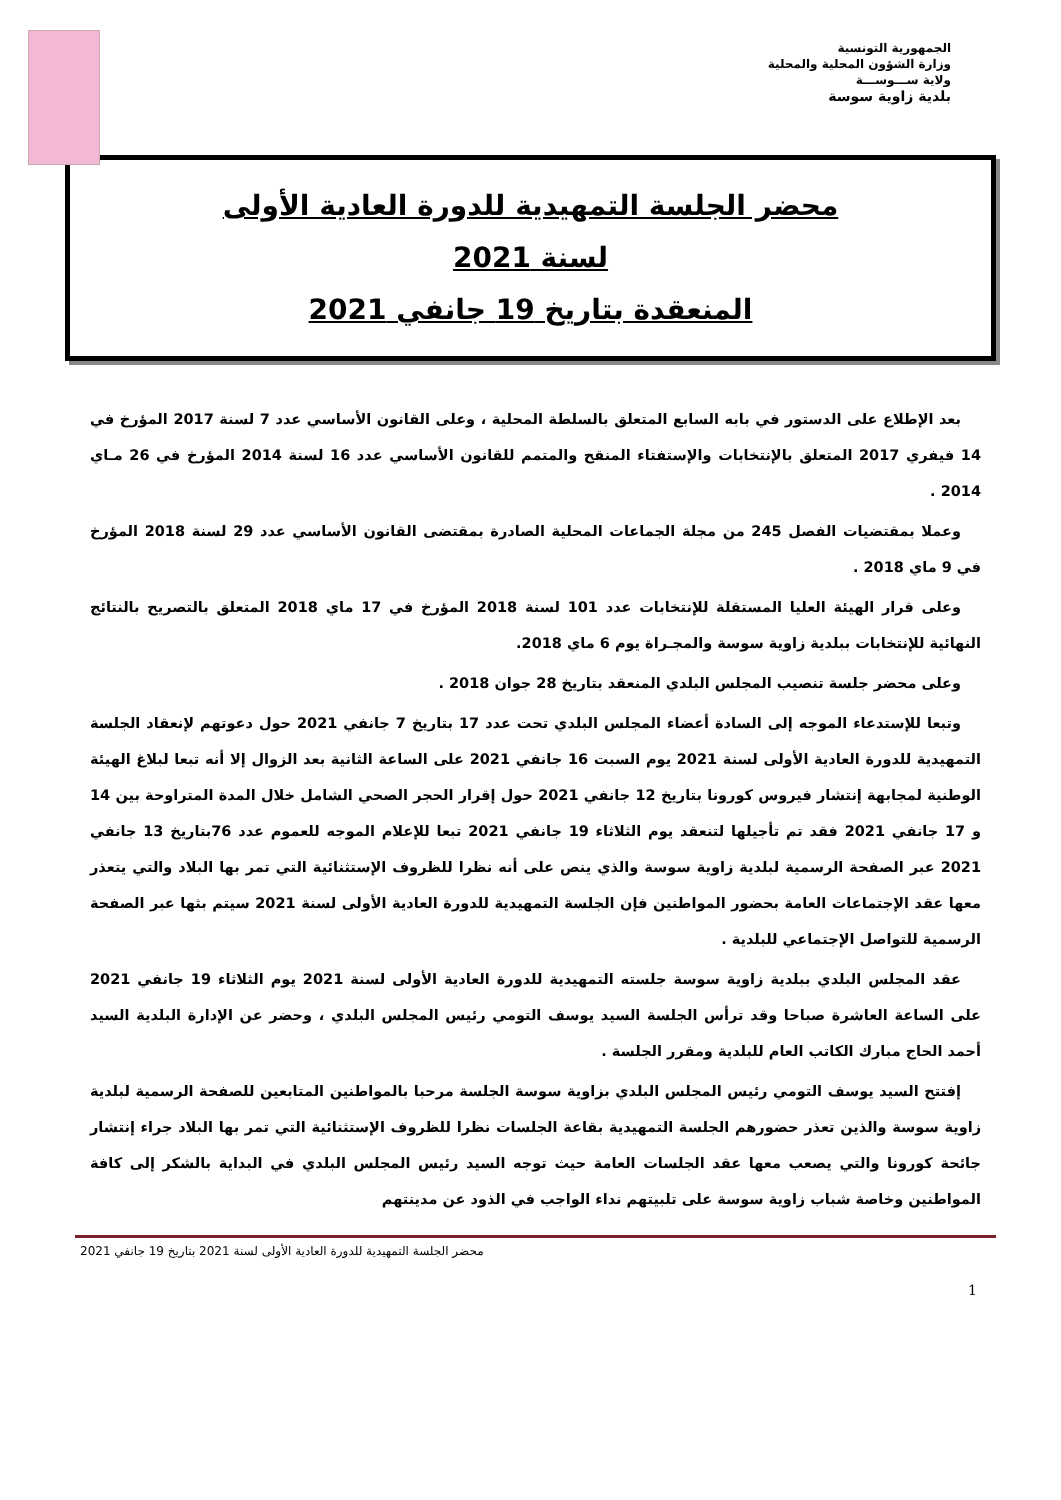الجمهورية التونسية
وزارة الشؤون المحلية والمحلية
ولاية ســـوســـة
بلدية زاوية سوسة
محضر الجلسة التمهيدية للدورة العادية الأولى
لسنة 2021
المنعقدة بتاريخ 19 جانفي 2021
بعد الإطلاع على الدستور في بابه السابع المتعلق بالسلطة المحلية ، وعلى القانون الأساسي عدد 7 لسنة 2017 المؤرخ في 14 فيفري 2017 المتعلق بالإنتخابات والإستفتاء المنقح والمتمم للقانون الأساسي عدد 16 لسنة 2014 المؤرخ في 26 مـاي 2014 .
وعملا بمقتضيات الفصل 245 من مجلة الجماعات المحلية الصادرة بمقتضى القانون الأساسي عدد 29 لسنة 2018 المؤرخ في 9 ماي 2018 .
وعلى قرار الهيئة العليا المستقلة للإنتخابات عدد 101 لسنة 2018 المؤرخ في 17 ماي 2018 المتعلق بالتصريح بالنتائج النهائية للإنتخابات ببلدية زاوية سوسة والمجـراة يوم 6 ماي 2018.
وعلى محضر جلسة تنصيب المجلس البلدي المنعقد بتاريخ 28 جوان 2018 .
وتبعا للإستدعاء الموجه إلى السادة أعضاء المجلس البلدي تحت عدد 17 بتاريخ 7 جانفي 2021 حول دعوتهم لإنعقاد الجلسة التمهيدية للدورة العادية الأولى لسنة 2021 يوم السبت 16 جانفي 2021 على الساعة الثانية بعد الزوال إلا أنه تبعا لبلاغ الهيئة الوطنية لمجابهة إنتشار فيروس كورونا بتاريخ 12 جانفي 2021 حول إقرار الحجر الصحي الشامل خلال المدة المتراوحة بين 14 و 17 جانفي 2021 فقد تم تأجيلها لتنعقد يوم الثلاثاء 19 جانفي 2021 تبعا للإعلام الموجه للعموم عدد 76بتاريخ 13 جانفي 2021 عبر الصفحة الرسمية لبلدية زاوية سوسة والذي ينص على أنه نظرا للظروف الإستثنائية التي تمر بها البلاد والتي يتعذر معها عقد الإجتماعات العامة بحضور المواطنين فإن الجلسة التمهيدية للدورة العادية الأولى لسنة 2021 سيتم بثها عبر الصفحة الرسمية للتواصل الإجتماعي للبلدية .
عقد المجلس البلدي ببلدية زاوية سوسة جلسته التمهيدية للدورة العادية الأولى لسنة 2021 يوم الثلاثاء 19 جانفي 2021 على الساعة العاشرة صباحا وقد ترأس الجلسة السيد يوسف التومي رئيس المجلس البلدي ، وحضر عن الإدارة البلدية السيد أحمد الحاج مبارك الكاتب العام للبلدية ومقرر الجلسة .
إفتتح السيد يوسف التومي رئيس المجلس البلدي بزاوية سوسة الجلسة مرحبا بالمواطنين المتابعين للصفحة الرسمية لبلدية زاوية سوسة والذين تعذر حضورهم الجلسة التمهيدية بقاعة الجلسات نظرا للظروف الإستثنائية التي تمر بها البلاد جراء إنتشار جائحة كورونا والتي يصعب معها عقد الجلسات العامة حيث توجه السيد رئيس المجلس البلدي في البداية بالشكر إلى كافة المواطنين وخاصة شباب زاوية سوسة على تلبيتهم نداء الواجب في الذود عن مدينتهم
محضر الجلسة التمهيدية للدورة العادية الأولى لسنة 2021 بتاريخ 19 جانفي 2021
1